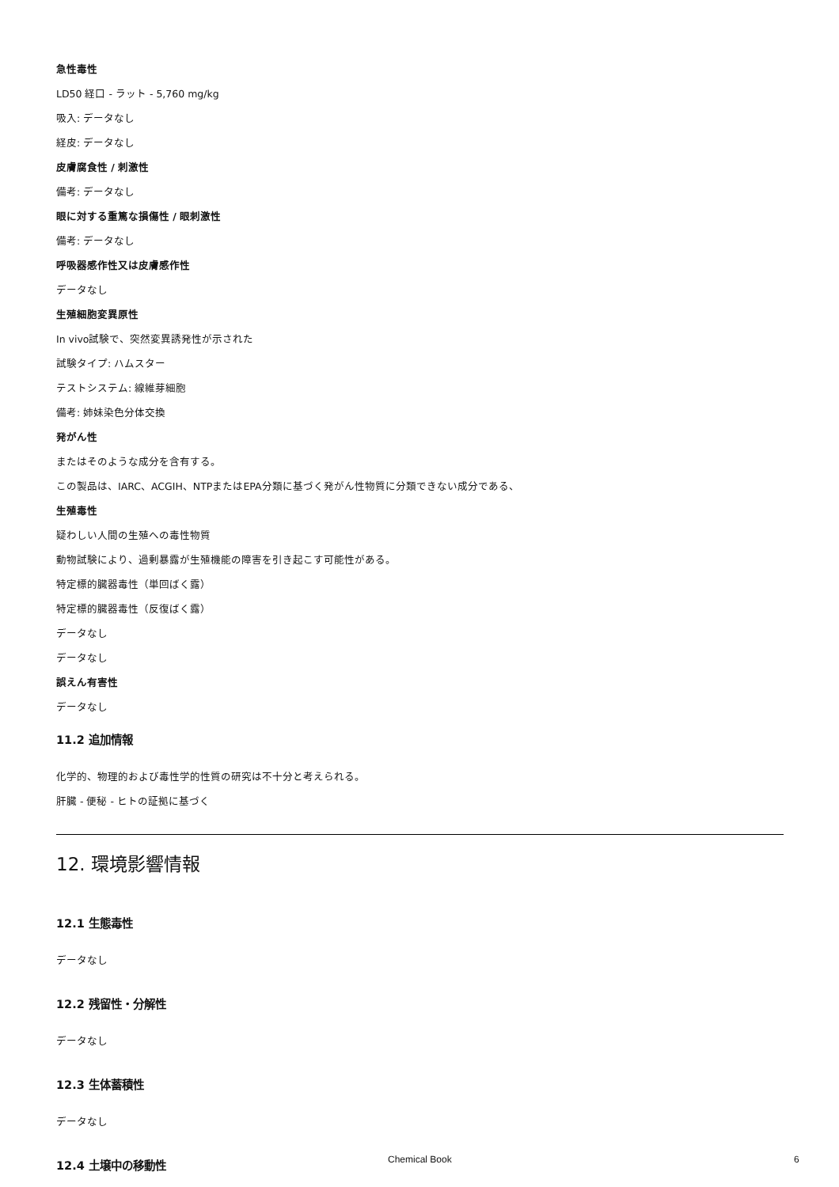急性毒性
LD50 経口 - ラット - 5,760 mg/kg
吸入: データなし
経皮: データなし
皮膚腐食性 / 刺激性
備考: データなし
眼に対する重篤な損傷性 / 眼刺激性
備考: データなし
呼吸器感作性又は皮膚感作性
データなし
生殖細胞変異原性
In vivo試験で、突然変異誘発性が示された
試験タイプ: ハムスター
テストシステム: 線維芽細胞
備考: 姉妹染色分体交換
発がん性
またはそのような成分を含有する。
この製品は、IARC、ACGIH、NTPまたはEPA分類に基づく発がん性物質に分類できない成分である、
生殖毒性
疑わしい人間の生殖への毒性物質
動物試験により、過剰暴露が生殖機能の障害を引き起こす可能性がある。
特定標的臓器毒性（単回ばく露）
特定標的臓器毒性（反復ばく露）
データなし
データなし
誤えん有害性
データなし
11.2 追加情報
化学的、物理的および毒性学的性質の研究は不十分と考えられる。
肝臓 - 便秘 - ヒトの証拠に基づく
12. 環境影響情報
12.1 生態毒性
データなし
12.2 残留性・分解性
データなし
12.3 生体蓄積性
データなし
12.4 土壌中の移動性
Chemical Book 6